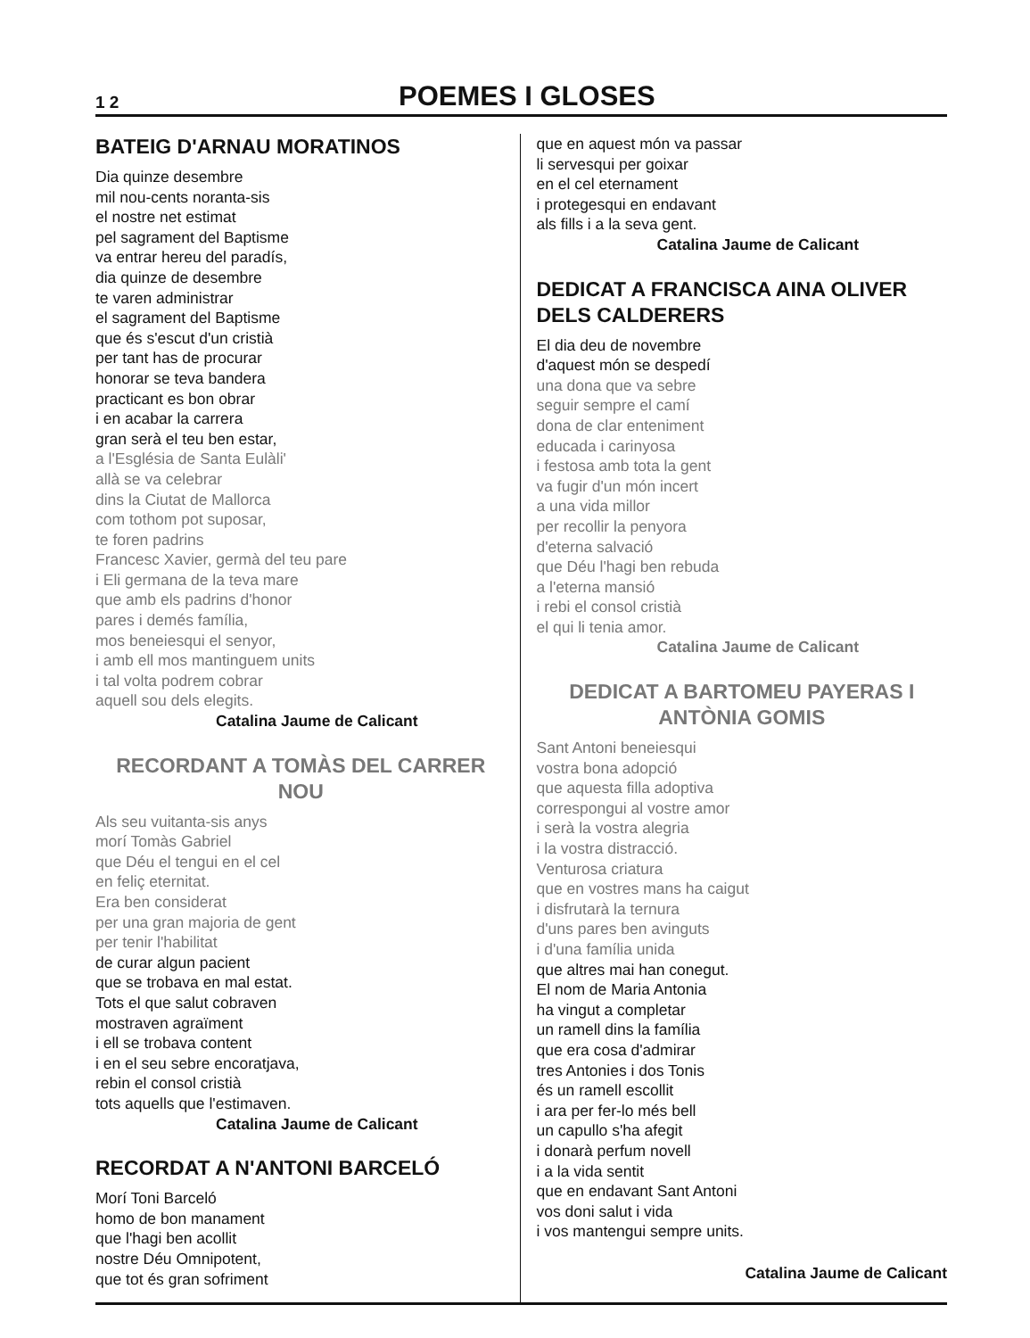1 2 POEMES I GLOSES
BATEIG D'ARNAU MORATINOS
Dia quinze desembre
mil nou-cents noranta-sis
el nostre net estimat
pel sagrament del Baptisme
va entrar hereu del paradís,
dia quinze de desembre
te varen administrar
el sagrament del Baptisme
que és s'escut d'un cristià
per tant has de procurar
honorar se teva bandera
practicant es bon obrar
i en acabar la carrera
gran serà el teu ben estar,
a l'Església de Santa Eulàli'
allà se va celebrar
dins la Ciutat de Mallorca
com tothom pot suposar,
te foren padrins
Francesc Xavier, germà del teu pare
i Eli germana de la teva mare
que amb els padrins d'honor
pares i demés família,
mos beneiesqui el senyor,
i amb ell mos mantinguem units
i tal volta podrem cobrar
aquell sou dels elegits.
Catalina Jaume de Calicant
RECORDANT A TOMÀS DEL CARRER NOU
Als seu vuitanta-sis anys
morí Tomàs Gabriel
que Déu el tengui en el cel
en feliç eternitat.
Era ben considerat
per una gran majoria de gent
per tenir l'habilitat
de curar algun pacient
que se trobava en mal estat.
Tots el que salut cobraven
mostraven agraïment
i ell se trobava content
i en el seu sebre encoratjava,
rebin el consol cristià
tots aquells que l'estimaven.
Catalina Jaume de Calicant
RECORDAT A N'ANTONI BARCELÓ
Morí Toni Barceló
homo de bon manament
que l'hagi ben acollit
nostre Déu Omnipotent,
que tot és gran sofriment
que en aquest món va passar
li servesqui per goixar
en el cel eternament
i protegesqui en endavant
als fills i a la seva gent.
Catalina Jaume de Calicant
DEDICAT A FRANCISCA AINA OLIVER DELS CALDERERS
El dia deu de novembre
d'aquest món se despedí
una dona que va sebre
seguir sempre el camí
dona de clar enteniment
educada i carinyosa
i festosa amb tota la gent
va fugir d'un món incert
a una vida millor
per recollir la penyora
d'eterna salvació
que Déu l'hagi ben rebuda
a l'eterna mansió
i rebi el consol cristià
el qui li tenia amor.
Catalina Jaume de Calicant
DEDICAT A BARTOMEU PAYERAS I ANTÒNIA GOMIS
Sant Antoni beneiesqui
vostra bona adopció
que aquesta filla adoptiva
correspongui al vostre amor
i serà la vostra alegria
i la vostra distracció.
Venturosa criatura
que en vostres mans ha caigut
i disfrutarà la ternura
d'uns pares ben avinguts
i d'una família unida
que altres mai han conegut.
El nom de Maria Antonia
ha vingut a completar
un ramell dins la família
que era cosa d'admirar
tres Antonies i dos Tonis
és un ramell escollit
i ara per fer-lo més bell
un capullo s'ha afegit
i donarà perfum novell
i a la vida sentit
que en endavant Sant Antoni
vos doni salut i vida
i vos mantengui sempre units.
Catalina Jaume de Calicant